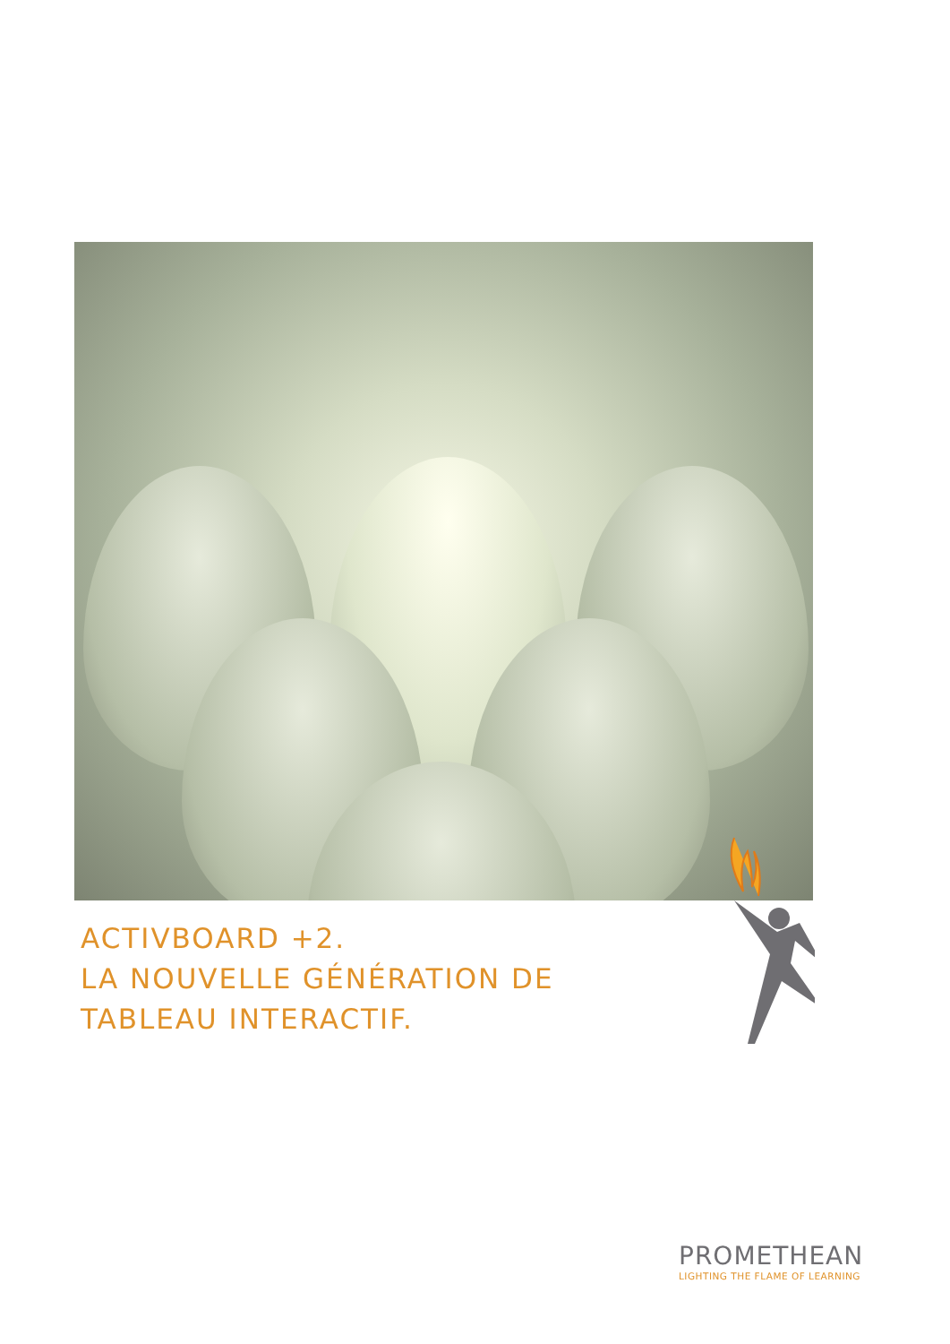ACTIVBOARD +2.
LA NOUVELLE GÉNÉRATION DE
TABLEAU INTERACTIF.
PROMETHEAN
LIGHTING THE FLAME OF LEARNING